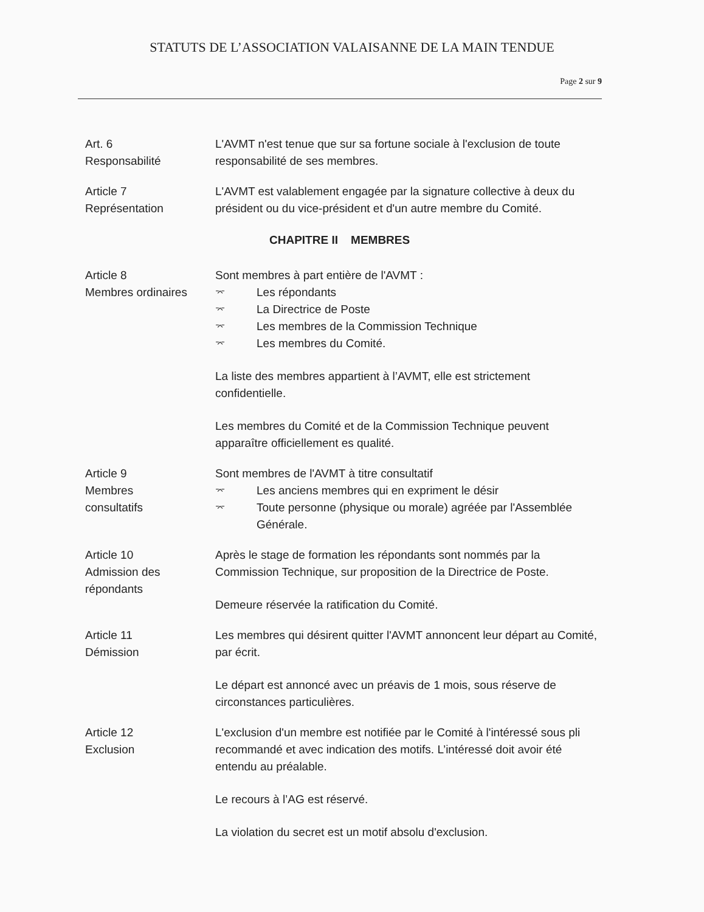STATUTS DE L’ASSOCIATION VALAISANNE DE LA MAIN TENDUE
Page 2 sur 9
Art. 6
Responsabilité
L'AVMT n'est tenue que sur sa fortune sociale à l'exclusion de toute responsabilité de ses membres.
Article 7
Représentation
L'AVMT est valablement engagée par la signature collective à deux du président ou du vice-président et d'un autre membre du Comité.
CHAPITRE II MEMBRES
Article 8
Membres ordinaires
Sont membres à part entière de l'AVMT :
⌤ Les répondants
⌤ La Directrice de Poste
⌤ Les membres de la Commission Technique
⌤ Les membres du Comité.
La liste des membres appartient à l’AVMT, elle est strictement confidentielle.
Les membres du Comité et de la Commission Technique peuvent apparaître officiellement es qualité.
Article 9
Membres
consultatifs
Sont membres de l'AVMT à titre consultatif
⌤ Les anciens membres qui en expriment le désir
⌤ Toute personne (physique ou morale) agréée par l'Assemblée Générale.
Article 10
Admission des
répondants
Après le stage de formation les répondants sont nommés par la Commission Technique, sur proposition de la Directrice de Poste.
Demeure réservée la ratification du Comité.
Article 11
Démission
Les membres qui désirent quitter l'AVMT annoncent leur départ au Comité, par écrit.
Le départ est annoncé avec un préavis de 1 mois, sous réserve de circonstances particulières.
Article 12
Exclusion
L'exclusion d'un membre est notifiée par le Comité à l'intéressé sous pli recommandé et avec indication des motifs. L’intéressé doit avoir été entendu au préalable.
Le recours à l’AG est réservé.
La violation du secret est un motif absolu d'exclusion.